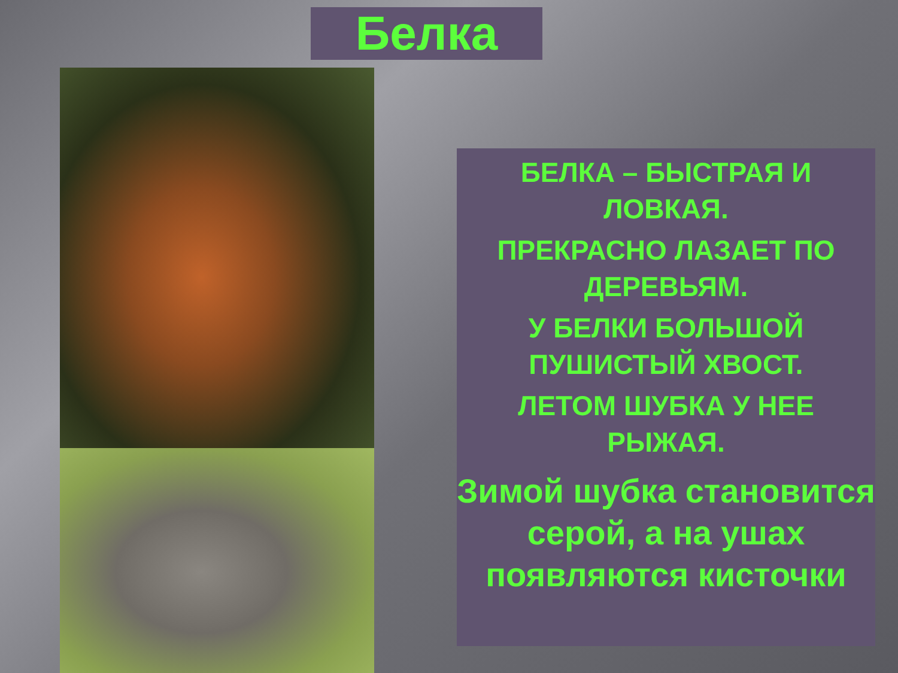Белка
БЕЛКА – БЫСТРАЯ И ЛОВКАЯ.
ПРЕКРАСНО ЛАЗАЕТ ПО ДЕРЕВЬЯМ.
У БЕЛКИ БОЛЬШОЙ ПУШИСТЫЙ ХВОСТ.
ЛЕТОМ ШУБКА У НЕЕ РЫЖАЯ.
Зимой шубка становится серой, а на ушах появляются кисточки